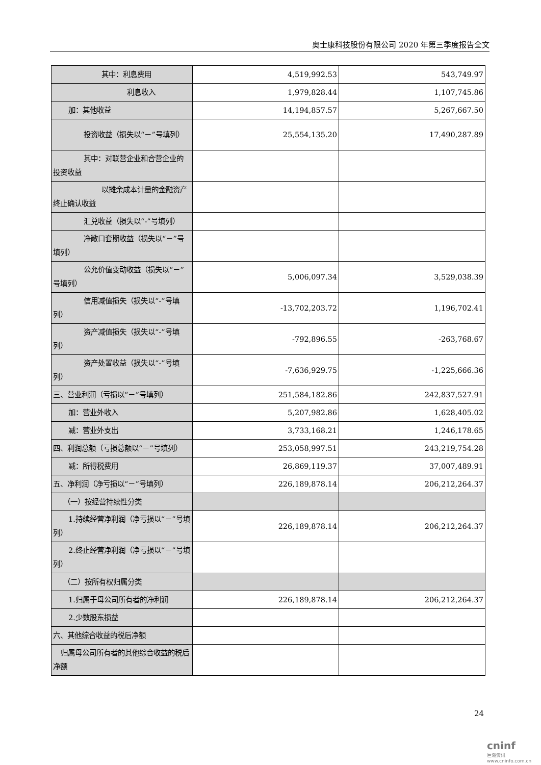奥士康科技股份有限公司 2020 年第三季度报告全文
| 其中：利息费用 | 4,519,992.53 | 543,749.97 |
| 利息收入 | 1,979,828.44 | 1,107,745.86 |
| 加：其他收益 | 14,194,857.57 | 5,267,667.50 |
| 投资收益（损失以“－”号填 列） | 25,554,135.20 | 17,490,287.89 |
| 其中：对联营企业和合营企业 的投资收益 | | |
| 以摊余成本计量的金融 资产终止确认收益 | | |
| 汇兑收益（损失以“-”号填列） | | |
| 净敞口套期收益（损失以“－” 号填列） | | |
| 公允价值变动收益（损失以 “－”号填列） | 5,006,097.34 | 3,529,038.39 |
| 信用减值损失（损失以“-”号填 列） | -13,702,203.72 | 1,196,702.41 |
| 资产减值损失（损失以“-”号填 列） | -792,896.55 | -263,768.67 |
| 资产处置收益（损失以“-”号填 列） | -7,636,929.75 | -1,225,666.36 |
| 三、营业利润（亏损以“－”号填列） | 251,584,182.86 | 242,837,527.91 |
| 加：营业外收入 | 5,207,982.86 | 1,628,405.02 |
| 减：营业外支出 | 3,733,168.21 | 1,246,178.65 |
| 四、利润总额（亏损总额以“－”号填列） | 253,058,997.51 | 243,219,754.28 |
| 减：所得税费用 | 26,869,119.37 | 37,007,489.91 |
| 五、净利润（净亏损以“－”号填列） | 226,189,878.14 | 206,212,264.37 |
| （一）按经营持续性分类 | | |
| 1.持续经营净利润（净亏损以“－” 号填列） | 226,189,878.14 | 206,212,264.37 |
| 2.终止经营净利润（净亏损以“－” 号填列） | | |
| （二）按所有权归属分类 | | |
| 1.归属于母公司所有者的净利润 | 226,189,878.14 | 206,212,264.37 |
| 2.少数股东损益 | | |
| 六、其他综合收益的税后净额 | | |
| 归属母公司所有者的其他综合收益 的税后净额 | | |
24
cninf
巨潮资讯 www.cninfo.com.cn